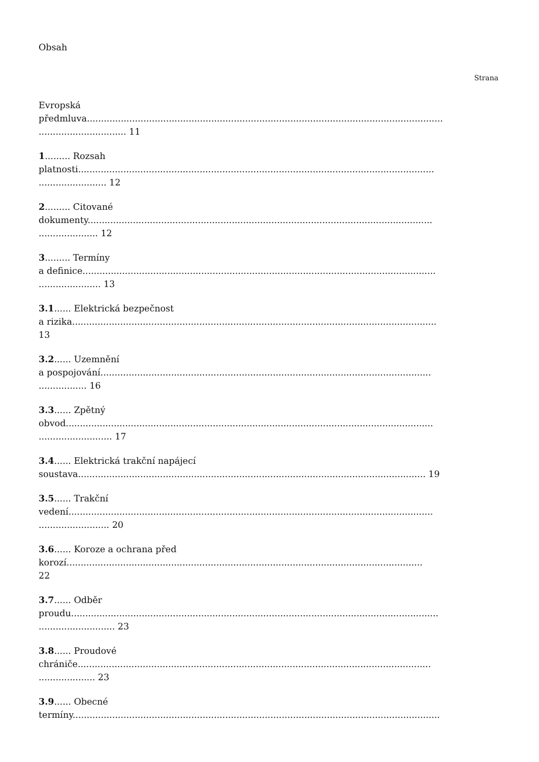Obsah
Strana
Evropská
předmluva..............................................................................................................................
............................... 11
1......... Rozsah
platnosti..............................................................................................................................
........................ 12
2......... Citované
dokumenty..........................................................................................................................
..................... 12
3......... Termíny
a definice.............................................................................................................................
...................... 13
3.1...... Elektrická bezpečnost
a rizika.................................................................................................................................
13
3.2...... Uzemnění
a pospojování.....................................................................................................................
................. 16
3.3...... Zpětný
obvod..................................................................................................................................
.......................... 17
3.4...... Elektrická trakční napájecí
soustava........................................................................................................................... 19
3.5...... Trakční
vedení.................................................................................................................................
......................... 20
3.6...... Koroze a ochrana před
korozí..............................................................................................................................
22
3.7...... Odběr
proudu..................................................................................................................................
........................... 23
3.8...... Proudové
chrániče.............................................................................................................................
.................... 23
3.9...... Obecné
termíny..................................................................................................................................